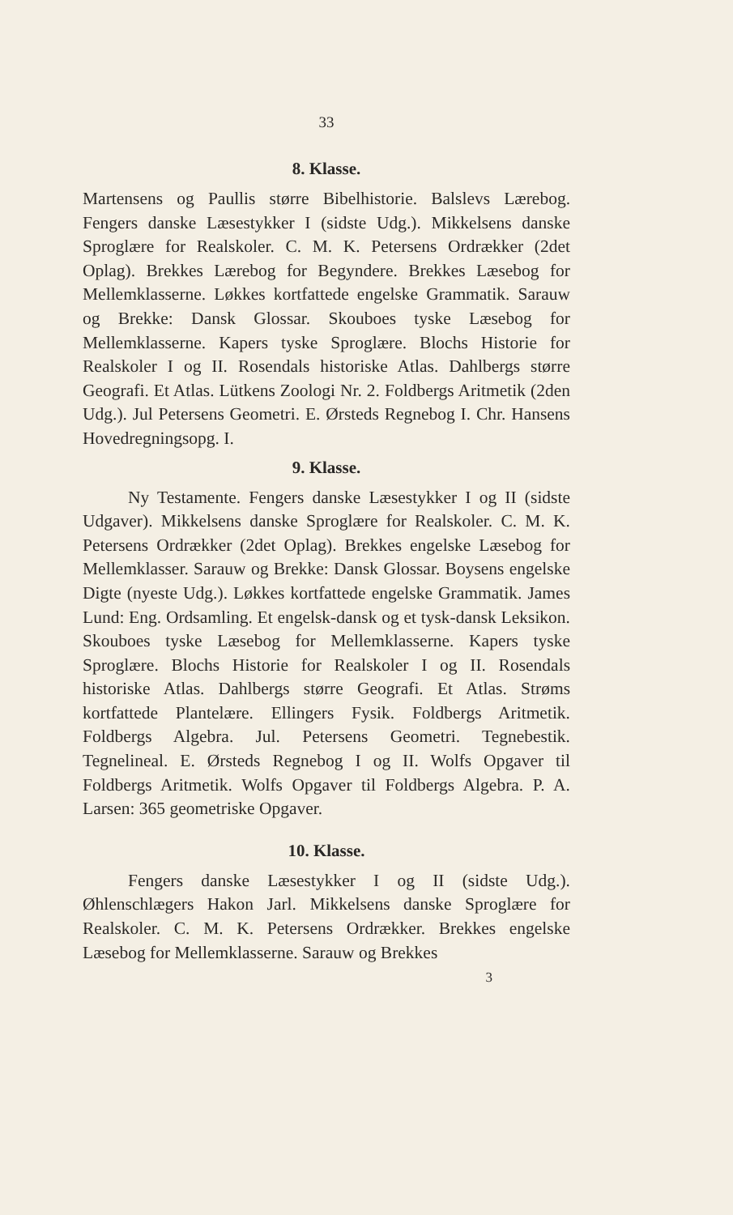33
8. Klasse.
Martensens og Paullis større Bibelhistorie. Balslevs Lærebog. Fengers danske Læsestykker I (sidste Udg.). Mikkelsens danske Sproglære for Realskoler. C. M. K. Petersens Ordrækker (2det Oplag). Brekkes Lærebog for Begyndere. Brekkes Læsebog for Mellemklasserne. Løkkes kortfattede engelske Grammatik. Sarauw og Brekke: Dansk Glossar. Skouboes tyske Læsebog for Mellemklasserne. Kapers tyske Sproglære. Blochs Historie for Realskoler I og II. Rosendals historiske Atlas. Dahlbergs større Geografi. Et Atlas. Lütkens Zoologi Nr. 2. Foldbergs Aritmetik (2den Udg.). Jul Petersens Geometri. E. Ørsteds Regnebog I. Chr. Hansens Hovedregningsopg. I.
9. Klasse.
Ny Testamente. Fengers danske Læsestykker I og II (sidste Udgaver). Mikkelsens danske Sproglære for Realskoler. C. M. K. Petersens Ordrækker (2det Oplag). Brekkes engelske Læsebog for Mellemklasser. Sarauw og Brekke: Dansk Glossar. Boysens engelske Digte (nyeste Udg.). Løkkes kortfattede engelske Grammatik. James Lund: Eng. Ordsamling. Et engelsk-dansk og et tysk-dansk Leksikon. Skouboes tyske Læsebog for Mellemklasserne. Kapers tyske Sproglære. Blochs Historie for Realskoler I og II. Rosendals historiske Atlas. Dahlbergs større Geografi. Et Atlas. Strøms kortfattede Plantelære. Ellingers Fysik. Foldbergs Aritmetik. Foldbergs Algebra. Jul. Petersens Geometri. Tegnebestik. Tegnelineal. E. Ørsteds Regnebog I og II. Wolfs Opgaver til Foldbergs Aritmetik. Wolfs Opgaver til Foldbergs Algebra. P. A. Larsen: 365 geometriske Opgaver.
10. Klasse.
Fengers danske Læsestykker I og II (sidste Udg.). Øhlenschlægers Hakon Jarl. Mikkelsens danske Sproglære for Realskoler. C. M. K. Petersens Ordrækker. Brekkes engelske Læsebog for Mellemklasserne. Sarauw og Brekkes
3